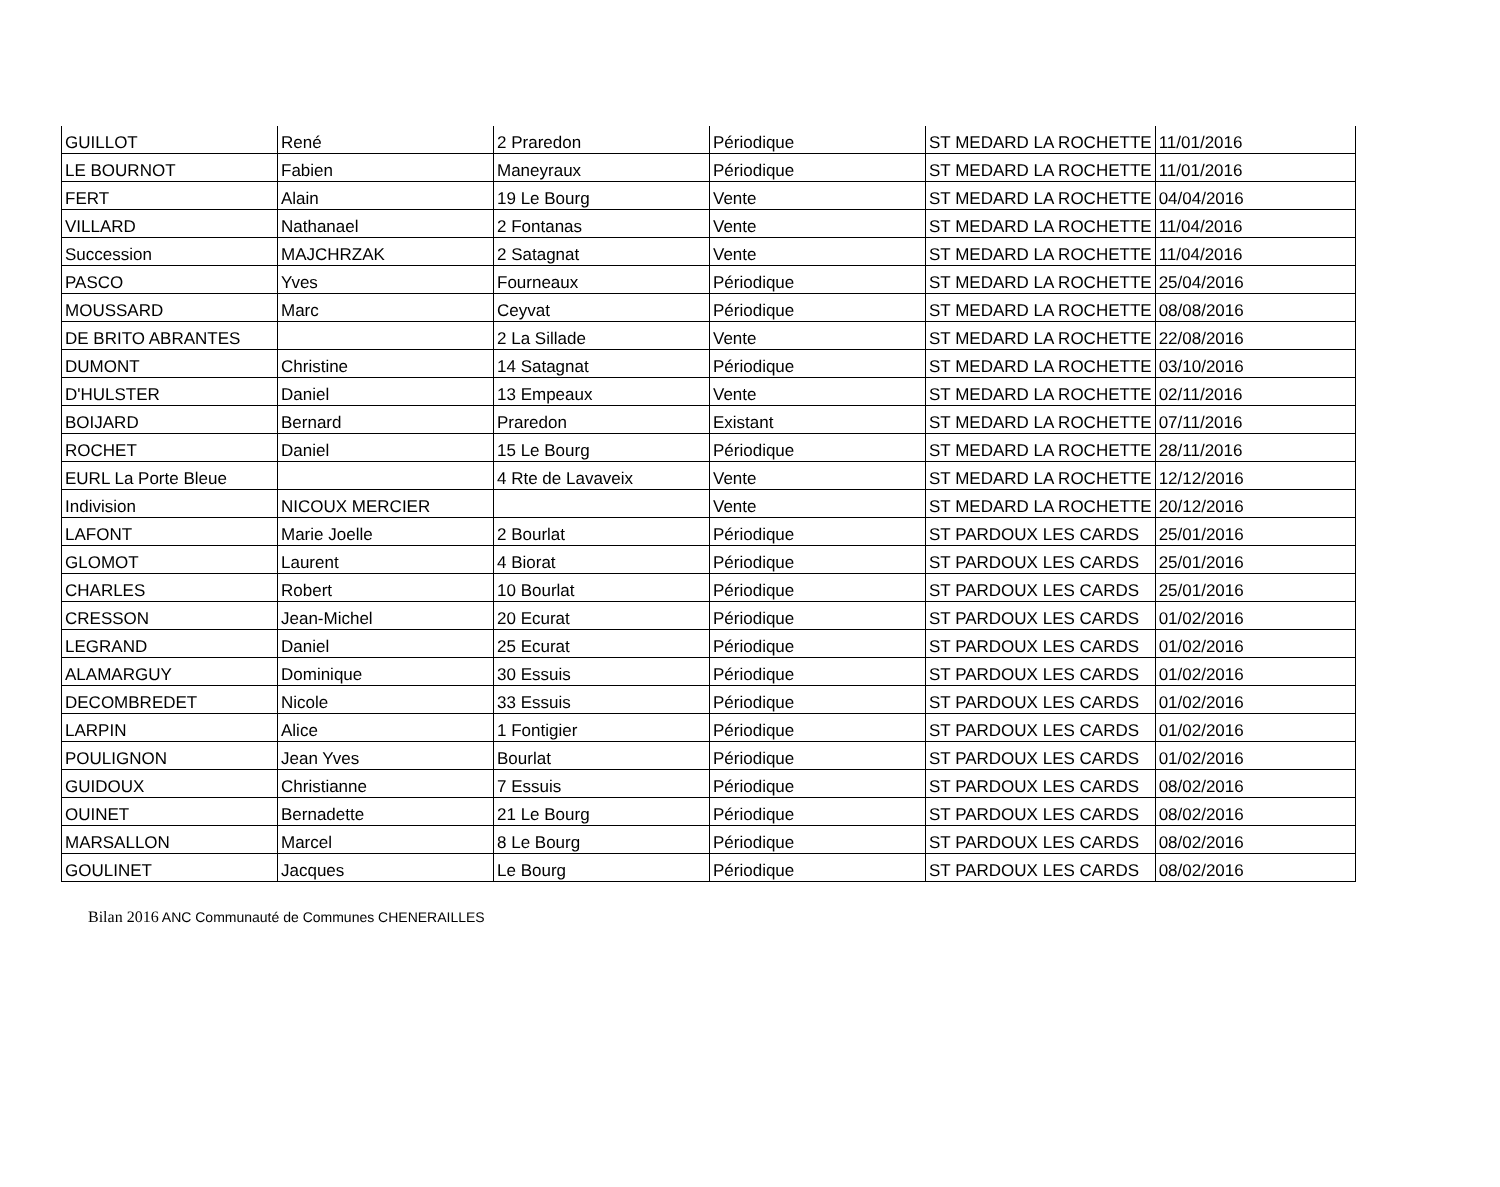| GUILLOT | René | 2 Praredon | Périodique | ST MEDARD LA ROCHETTE | 11/01/2016 |
| LE BOURNOT | Fabien | Maneyraux | Périodique | ST MEDARD LA ROCHETTE | 11/01/2016 |
| FERT | Alain | 19 Le Bourg | Vente | ST MEDARD LA ROCHETTE | 04/04/2016 |
| VILLARD | Nathanael | 2 Fontanas | Vente | ST MEDARD LA ROCHETTE | 11/04/2016 |
| Succession | MAJCHRZAK | 2 Satagnat | Vente | ST MEDARD LA ROCHETTE | 11/04/2016 |
| PASCO | Yves | Fourneaux | Périodique | ST MEDARD LA ROCHETTE | 25/04/2016 |
| MOUSSARD | Marc | Ceyvat | Périodique | ST MEDARD LA ROCHETTE | 08/08/2016 |
| DE BRITO ABRANTES | | 2 La Sillade | Vente | ST MEDARD LA ROCHETTE | 22/08/2016 |
| DUMONT | Christine | 14 Satagnat | Périodique | ST MEDARD LA ROCHETTE | 03/10/2016 |
| D'HULSTER | Daniel | 13 Empeaux | Vente | ST MEDARD LA ROCHETTE | 02/11/2016 |
| BOIJARD | Bernard | Praredon | Existant | ST MEDARD LA ROCHETTE | 07/11/2016 |
| ROCHET | Daniel | 15 Le Bourg | Périodique | ST MEDARD LA ROCHETTE | 28/11/2016 |
| EURL La Porte Bleue | | 4 Rte de Lavaveix | Vente | ST MEDARD LA ROCHETTE | 12/12/2016 |
| Indivision | NICOUX MERCIER | | Vente | ST MEDARD LA ROCHETTE | 20/12/2016 |
| LAFONT | Marie Joelle | 2 Bourlat | Périodique | ST PARDOUX LES CARDS | 25/01/2016 |
| GLOMOT | Laurent | 4 Biorat | Périodique | ST PARDOUX LES CARDS | 25/01/2016 |
| CHARLES | Robert | 10 Bourlat | Périodique | ST PARDOUX LES CARDS | 25/01/2016 |
| CRESSON | Jean-Michel | 20 Ecurat | Périodique | ST PARDOUX LES CARDS | 01/02/2016 |
| LEGRAND | Daniel | 25 Ecurat | Périodique | ST PARDOUX LES CARDS | 01/02/2016 |
| ALAMARGUY | Dominique | 30 Essuis | Périodique | ST PARDOUX LES CARDS | 01/02/2016 |
| DECOMBREDET | Nicole | 33 Essuis | Périodique | ST PARDOUX LES CARDS | 01/02/2016 |
| LARPIN | Alice | 1 Fontigier | Périodique | ST PARDOUX LES CARDS | 01/02/2016 |
| POULIGNON | Jean Yves | Bourlat | Périodique | ST PARDOUX LES CARDS | 01/02/2016 |
| GUIDOUX | Christianne | 7 Essuis | Périodique | ST PARDOUX LES CARDS | 08/02/2016 |
| OUINET | Bernadette | 21 Le Bourg | Périodique | ST PARDOUX LES CARDS | 08/02/2016 |
| MARSALLON | Marcel | 8 Le Bourg | Périodique | ST PARDOUX LES CARDS | 08/02/2016 |
| GOULINET | Jacques | Le Bourg | Périodique | ST PARDOUX LES CARDS | 08/02/2016 |
Bilan 2016 ANC Communauté de Communes CHENERAILLES